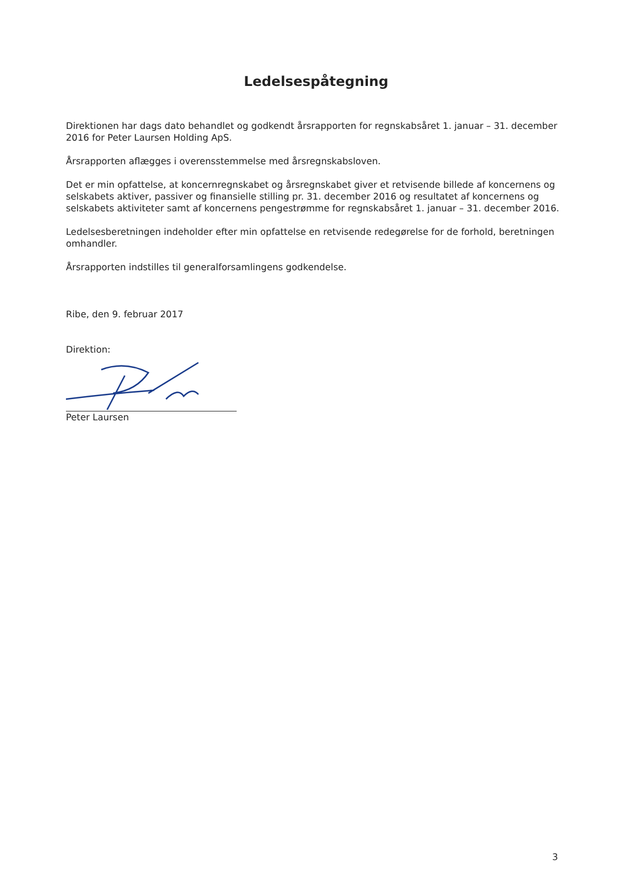Ledelsespåtegning
Direktionen har dags dato behandlet og godkendt årsrapporten for regnskabsåret 1. januar – 31. december 2016 for Peter Laursen Holding ApS.
Årsrapporten aflægges i overensstemmelse med årsregnskabsloven.
Det er min opfattelse, at koncernregnskabet og årsregnskabet giver et retvisende billede af koncernens og selskabets aktiver, passiver og finansielle stilling pr. 31. december 2016 og resultatet af koncernens og selskabets aktiviteter samt af koncernens pengestrømme for regnskabsåret 1. januar – 31. december 2016.
Ledelsesberetningen indeholder efter min opfattelse en retvisende redegørelse for de forhold, beretningen omhandler.
Årsrapporten indstilles til generalforsamlingens godkendelse.
Ribe, den 9. februar 2017
Direktion:
Peter Laursen
3